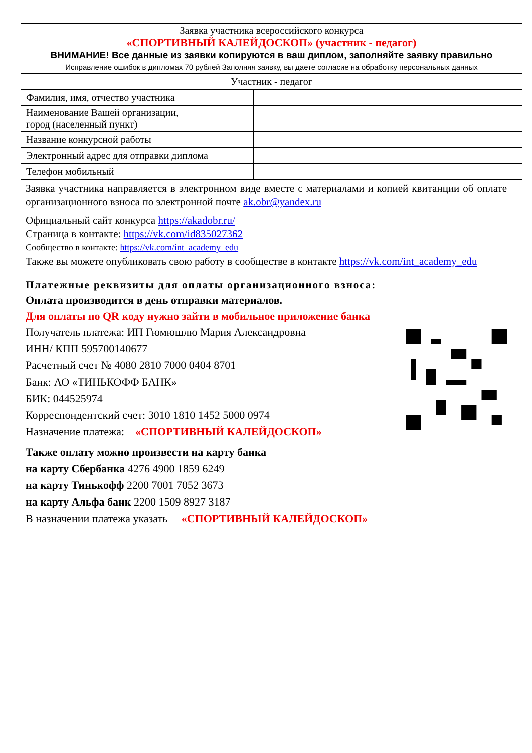| Заявка участника всероссийского конкурса «СПОРТИВНЫЙ КАЛЕЙДОСКОП» (участник - педагог) ВНИМАНИЕ! Все данные из заявки копируются в ваш диплом, заполняйте заявку правильно Исправление ошибок в дипломах 70 рублей Заполняя заявку, вы даете согласие на обработку персональных данных | |
| Участник - педагог | |
| Фамилия, имя, отчество участника | |
| Наименование Вашей организации, город (населенный пункт) | |
| Название конкурсной работы | |
| Электронный адрес для отправки диплома | |
| Телефон мобильный | |
Заявка участника направляется в электронном виде вместе с материалами и копией квитанции об оплате организационного взноса по электронной почте ak.obr@yandex.ru
Официальный сайт конкурса https://akadobr.ru/
Страница в контакте: https://vk.com/id835027362
Сообщество в контакте: https://vk.com/int_academy_edu
Также вы можете опубликовать свою работу в сообществе в контакте https://vk.com/int_academy_edu
Платежные реквизиты для оплаты организационного взноса:
Оплата производится в день отправки материалов.
Для оплаты по QR коду нужно зайти в мобильное приложение банка
Получатель платежа: ИП Гюмюшлю Мария Александровна
ИНН/ КПП 595700140677
Расчетный счет № 4080 2810 7000 0404 8701
Банк: АО «ТИНЬКОФФ БАНК»
БИК: 044525974
Корреспондентский счет: 3010 1810 1452 5000 0974
Назначение платежа: «СПОРТИВНЫЙ КАЛЕЙДОСКОП»
Также оплату можно произвести на карту банка
на карту Сбербанка 4276 4900 1859 6249
на карту Тинькофф 2200 7001 7052 3673
на карту Альфа банк 2200 1509 8927 3187
В назначении платежа указать «СПОРТИВНЫЙ КАЛЕЙДОСКОП»